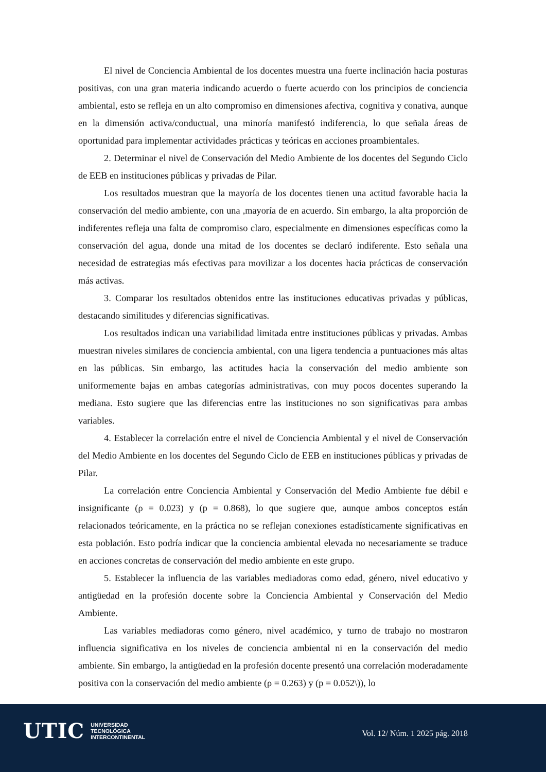El nivel de Conciencia Ambiental de los docentes muestra una fuerte inclinación hacia posturas positivas, con una gran materia indicando acuerdo o fuerte acuerdo con los principios de conciencia ambiental, esto se refleja en un alto compromiso en dimensiones afectiva, cognitiva y conativa, aunque en la dimensión activa/conductual, una minoría manifestó indiferencia, lo que señala áreas de oportunidad para implementar actividades prácticas y teóricas en acciones proambientales.
2. Determinar el nivel de Conservación del Medio Ambiente de los docentes del Segundo Ciclo de EEB en instituciones públicas y privadas de Pilar.
Los resultados muestran que la mayoría de los docentes tienen una actitud favorable hacia la conservación del medio ambiente, con una ,mayoría de en acuerdo. Sin embargo, la alta proporción de indiferentes refleja una falta de compromiso claro, especialmente en dimensiones específicas como la conservación del agua, donde una mitad de los docentes se declaró indiferente. Esto señala una necesidad de estrategias más efectivas para movilizar a los docentes hacia prácticas de conservación más activas.
3. Comparar los resultados obtenidos entre las instituciones educativas privadas y públicas, destacando similitudes y diferencias significativas.
Los resultados indican una variabilidad limitada entre instituciones públicas y privadas. Ambas muestran niveles similares de conciencia ambiental, con una ligera tendencia a puntuaciones más altas en las públicas. Sin embargo, las actitudes hacia la conservación del medio ambiente son uniformemente bajas en ambas categorías administrativas, con muy pocos docentes superando la mediana. Esto sugiere que las diferencias entre las instituciones no son significativas para ambas variables.
4. Establecer la correlación entre el nivel de Conciencia Ambiental y el nivel de Conservación del Medio Ambiente en los docentes del Segundo Ciclo de EEB en instituciones públicas y privadas de Pilar.
La correlación entre Conciencia Ambiental y Conservación del Medio Ambiente fue débil e insignificante (ρ = 0.023) y (p = 0.868), lo que sugiere que, aunque ambos conceptos están relacionados teóricamente, en la práctica no se reflejan conexiones estadísticamente significativas en esta población. Esto podría indicar que la conciencia ambiental elevada no necesariamente se traduce en acciones concretas de conservación del medio ambiente en este grupo.
5. Establecer la influencia de las variables mediadoras como edad, género, nivel educativo y antigüedad en la profesión docente sobre la Conciencia Ambiental y Conservación del Medio Ambiente.
Las variables mediadoras como género, nivel académico, y turno de trabajo no mostraron influencia significativa en los niveles de conciencia ambiental ni en la conservación del medio ambiente. Sin embargo, la antigüedad en la profesión docente presentó una correlación moderadamente positiva con la conservación del medio ambiente (ρ = 0.263) y (p = 0.052\)), lo
UTIC UNIVERSIDAD
TECNOLÓGICA
INTERCONTINENTAL
Vol. 12/ Núm. 1 2025 pág. 2018